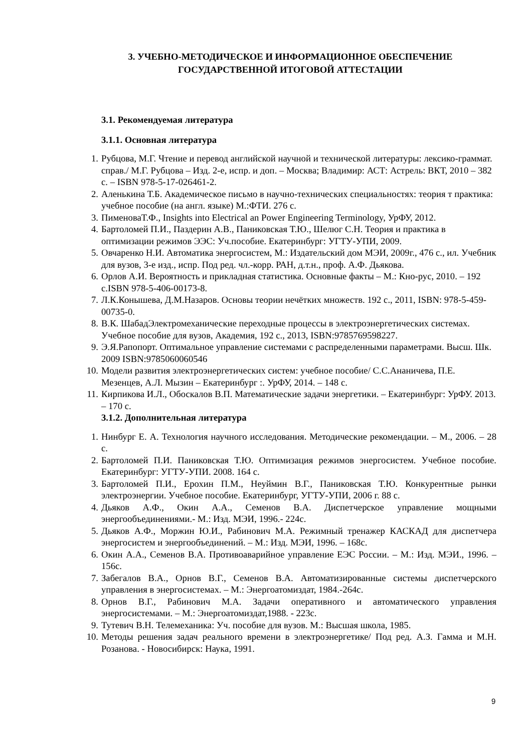3. УЧЕБНО-МЕТОДИЧЕСКОЕ И ИНФОРМАЦИОННОЕ ОБЕСПЕЧЕНИЕ
ГОСУДАРСТВЕННОЙ ИТОГОВОЙ АТТЕСТАЦИИ
3.1. Рекомендуемая литература
3.1.1. Основная литература
1. Рубцова, М.Г. Чтение и перевод английской научной и технической литературы: лексико-граммат. справ./ М.Г. Рубцова – Изд. 2-е, испр. и доп. – Москва; Владимир: АСТ: Астрель: ВКТ, 2010 – 382 с. – ISBN 978-5-17-026461-2.
2. Аленькина Т.Б. Академическое письмо в научно-технических специальностях: теория т практика: учебное пособие (на англ. языке) М.:ФТИ. 276 с.
3. ПименоваТ.Ф., Insights into Electrical an Power Engineering Terminology, УрФУ, 2012.
4. Бартоломей П.И., Паздерин А.В., Паниковская Т.Ю., Шелюг С.Н. Теория и практика в оптимизации режимов ЭЭС: Уч.пособие. Екатеринбург: УГТУ-УПИ, 2009.
5. Овчаренко Н.И. Автоматика энергосистем, М.: Издательский дом МЭИ, 2009г., 476 с., ил. Учебник для вузов, 3-е изд., испр. Под ред. чл.-корр. РАН, д.т.н., проф. А.Ф. Дьякова.
6. Орлов А.И. Вероятность и прикладная статистика. Основные факты – М.: Кно-рус, 2010. – 192 с.ISBN 978-5-406-00173-8.
7. Л.К.Конышева, Д.М.Назаров. Основы теории нечётких множеств. 192 с., 2011, ISBN: 978-5-459-00735-0.
8. В.К. ШабадЭлектромеханические переходные процессы в электроэнергетических системах. Учебное пособие для вузов, Академия, 192 с., 2013, ISBN:9785769598227.
9. Э.Я.Рапопорт. Оптимальное управление системами с распределенными параметрами. Высш. Шк. 2009 ISBN:9785060060546
10. Модели развития электроэнергетических систем: учебное пособие/ С.С.Ананичева, П.Е. Мезенцев, А.Л. Мызин – Екатеринбург :. УрФУ, 2014. – 148 с.
11. Кирпикова И.Л., Обоскалов В.П. Математические задачи энергетики. – Екатеринбург: УрФУ. 2013. – 170 с.
3.1.2. Дополнительная литература
1. Нинбург Е. А. Технология научного исследования. Методические рекомендации. – М., 2006. – 28 с.
2. Бартоломей П.И. Паниковская Т.Ю. Оптимизация режимов энергосистем. Учебное пособие. Екатеринбург: УГТУ-УПИ. 2008. 164 с.
3. Бартоломей П.И., Ерохин П.М., Неуймин В.Г., Паниковская Т.Ю. Конкурентные рынки электроэнергии. Учебное пособие. Екатеринбург, УГТУ-УПИ, 2006 г. 88 с.
4. Дьяков А.Ф., Окин А.А., Семенов В.А. Диспетчерское управление мощными энергообъединениями.- М.: Изд. МЭИ, 1996.- 224с.
5. Дьяков А.Ф., Моржин Ю.И., Рабинович М.А. Режимный тренажер КАСКАД для диспетчера энергосистем и энергообъединений. – М.: Изд. МЭИ, 1996. – 168с.
6. Окин А.А., Семенов В.А. Противоаварийное управление ЕЭС России. – М.: Изд. МЭИ., 1996. – 156с.
7. Забегалов В.А., Орнов В.Г., Семенов В.А. Автоматизированные системы диспетчерского управления в энергосистемах. – М.: Энергоатомиздат, 1984.-264с.
8. Орнов В.Г., Рабинович М.А. Задачи оперативного и автоматического управления энергосистемами. – М.: Энергоатомиздат,1988. - 223с.
9. Тутевич В.Н. Телемеханика: Уч. пособие для вузов. М.: Высшая школа, 1985.
10. Методы решения задач реального времени в электроэнергетике/ Под ред. А.З. Гамма и М.Н. Розанова. - Новосибирск: Наука, 1991.
9